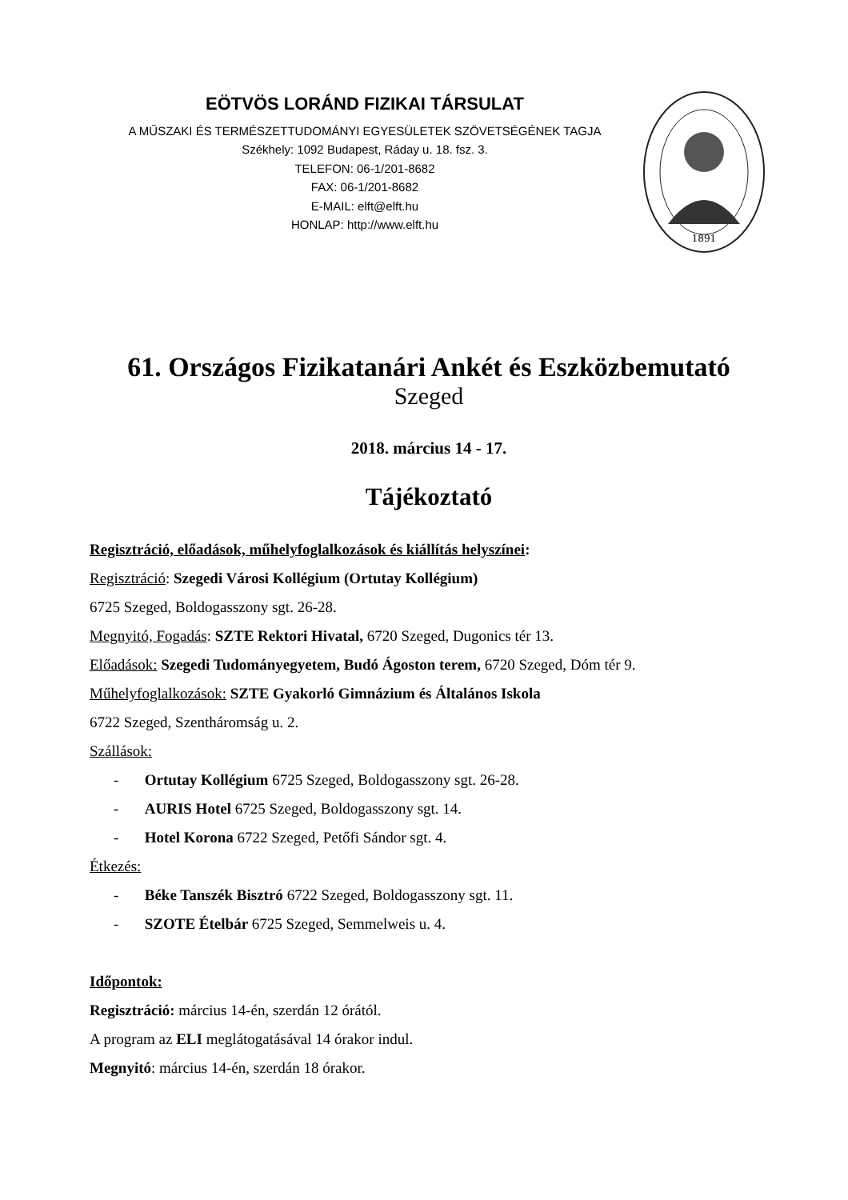EÖTVÖS LORÁND FIZIKAI TÁRSULAT
A MŰSZAKI ÉS TERMÉSZETTUDOMÁNYI EGYESÜLETEK SZÖVETSÉGÉNEK TAGJA
Székhely: 1092 Budapest, Ráday u. 18. fsz. 3.
TELEFON: 06-1/201-8682
FAX: 06-1/201-8682
E-MAIL: elft@elft.hu
HONLAP: http://www.elft.hu
1891
61. Országos Fizikatanári Ankét és Eszközbemutató
Szeged
2018. március 14 - 17.
Tájékoztató
Regisztráció, előadások, műhelyfoglalkozások és kiállítás helyszínei:
Regisztráció: Szegedi Városi Kollégium (Ortutay Kollégium)
6725 Szeged, Boldogasszony sgt. 26-28.
Megnyitó, Fogadás: SZTE Rektori Hivatal, 6720 Szeged, Dugonics tér 13.
Előadások: Szegedi Tudományegyetem, Budó Ágoston terem, 6720 Szeged, Dóm tér 9.
Műhelyfoglalkozások: SZTE Gyakorló Gimnázium és Általános Iskola
6722 Szeged, Szentháromság u. 2.
Szállások:
- Ortutay Kollégium 6725 Szeged, Boldogasszony sgt. 26-28.
- AURIS Hotel 6725 Szeged, Boldogasszony sgt. 14.
- Hotel Korona 6722 Szeged, Petőfi Sándor sgt. 4.
Étkezés:
- Béke Tanszék Bisztró 6722 Szeged, Boldogasszony sgt. 11.
- SZOTE Ételbár 6725 Szeged, Semmelweis u. 4.
Időpontok:
Regisztráció: március 14-én, szerdán 12 órától.
A program az ELI meglátogatásával 14 órakor indul.
Megnyitó: március 14-én, szerdán 18 órakor.